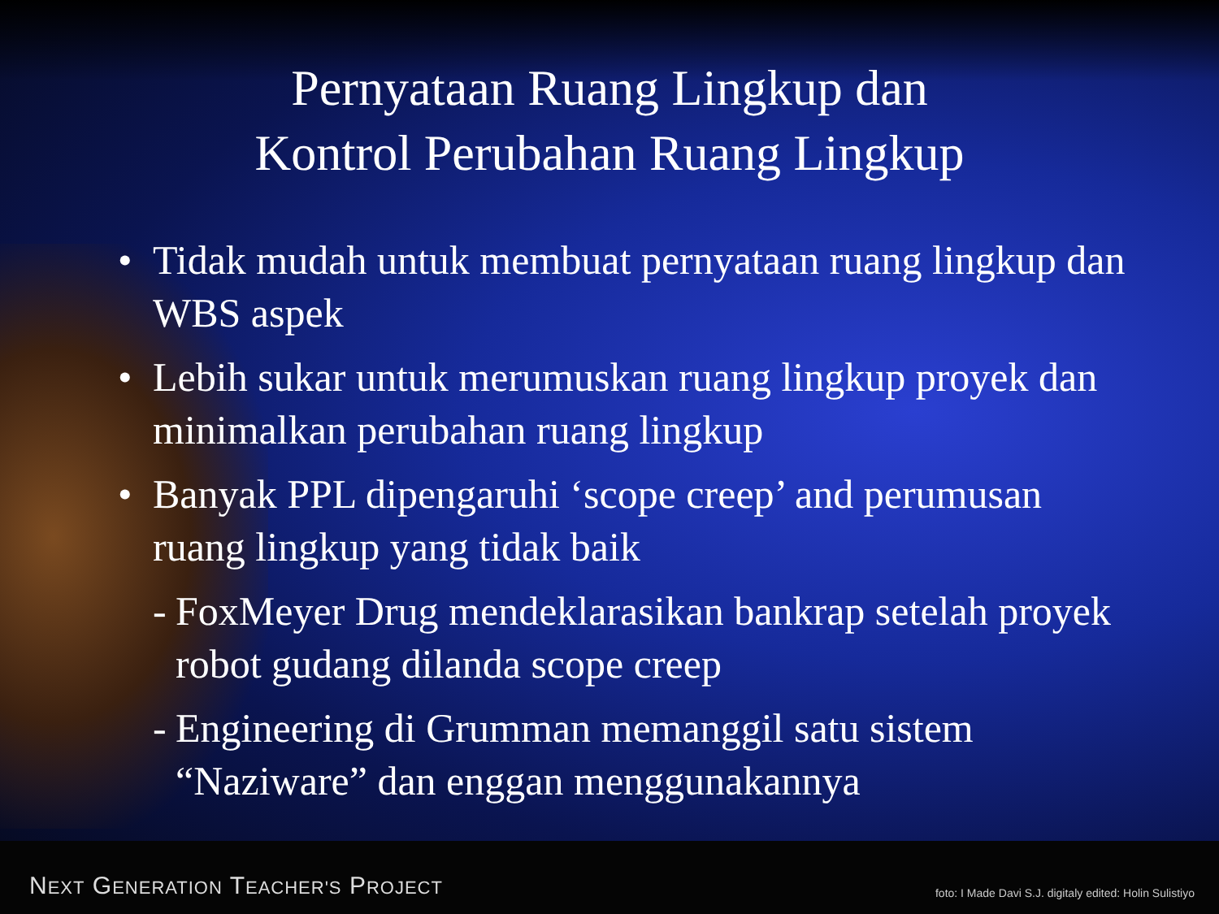Pernyataan Ruang Lingkup dan
Kontrol Perubahan Ruang Lingkup
• Tidak mudah untuk membuat pernyataan ruang lingkup dan WBS aspek
• Lebih sukar untuk merumuskan ruang lingkup proyek dan minimalkan perubahan ruang lingkup
• Banyak PPL dipengaruhi ‘scope creep’ and perumusan ruang lingkup yang tidak baik
- FoxMeyer Drug mendeklarasikan bankrap setelah proyek robot gudang dilanda scope creep
- Engineering di Grumman memanggil satu sistem “Naziware” dan enggan menggunakannya
NEXT GENERATION TEACHER'S PROJECT
foto: I Made Davi S.J. digitaly edited: Holin Sulistiyo